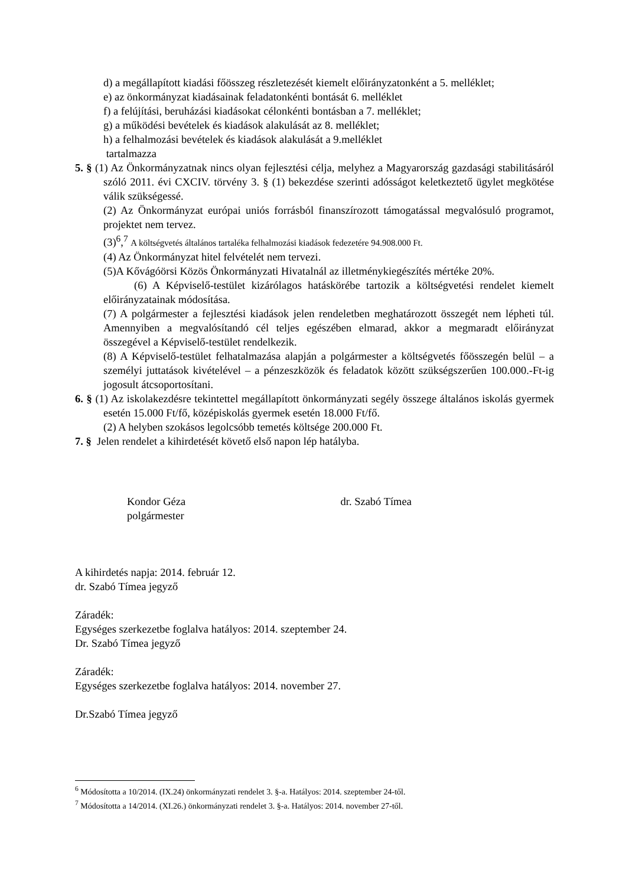d) a megállapított kiadási főösszeg részletezését kiemelt előirányzatonként a 5. melléklet;
e) az önkormányzat kiadásainak feladatonkénti bontását 6. melléklet
f) a felújítási, beruházási kiadásokat célonkénti bontásban a 7. melléklet;
g) a működési bevételek és kiadások alakulását az 8. melléklet;
h) a felhalmozási bevételek és kiadások alakulását a 9.melléklet
tartalmazza
5. § (1) Az Önkormányzatnak nincs olyan fejlesztési célja, melyhez a Magyarország gazdasági stabilitásáról szóló 2011. évi CXCIV. törvény 3. § (1) bekezdése szerinti adósságot keletkeztető ügylet megkötése válik szükségessé.
(2) Az Önkormányzat európai uniós forrásból finanszírozott támogatással megvalósuló programot, projektet nem tervez.
(3)<sup>6</sup>,<sup>7</sup> A költségvetés általános tartaléka felhalmozási kiadások fedezetére 94.908.000 Ft.
(4) Az Önkormányzat hitel felvételét nem tervezi.
(5)A Kővágóörsi Közös Önkormányzati Hivatalnál az illetménykiegészítés mértéke 20%.
(6) A Képviselő-testület kizárólagos hatáskörébe tartozik a költségvetési rendelet kiemelt előirányzatainak módosítása.
(7) A polgármester a fejlesztési kiadások jelen rendeletben meghatározott összegét nem lépheti túl. Amennyiben a megvalósítandó cél teljes egészében elmarad, akkor a megmaradt előirányzat összegével a Képviselő-testület rendelkezik.
(8) A Képviselő-testület felhatalmazása alapján a polgármester a költségvetés főösszegén belül – a személyi juttatások kivételével – a pénzeszközök és feladatok között szükségszerűen 100.000.-Ft-ig jogosult átcsoportosítani.
6. § (1) Az iskolakezdésre tekintettel megállapított önkormányzati segély összege általános iskolás gyermek esetén 15.000 Ft/fő, középiskolás gyermek esetén 18.000 Ft/fő.
(2) A helyben szokásos legolcsóbb temetés költsége 200.000 Ft.
7. § Jelen rendelet a kihirdetését követő első napon lép hatályba.
Kondor Géza
polgármester
dr. Szabó Tímea
A kihirdetés napja: 2014. február 12.
dr. Szabó Tímea jegyző
Záradék:
Egységes szerkezetbe foglalva hatályos: 2014. szeptember 24.
Dr. Szabó Tímea jegyző
Záradék:
Egységes szerkezetbe foglalva hatályos: 2014. november 27.
Dr.Szabó Tímea jegyző
<sup>6</sup> Módosította a 10/2014. (IX.24) önkormányzati rendelet 3. §-a. Hatályos: 2014. szeptember 24-től.
<sup>7</sup> Módosította a 14/2014. (XI.26.) önkormányzati rendelet 3. §-a. Hatályos: 2014. november 27-től.